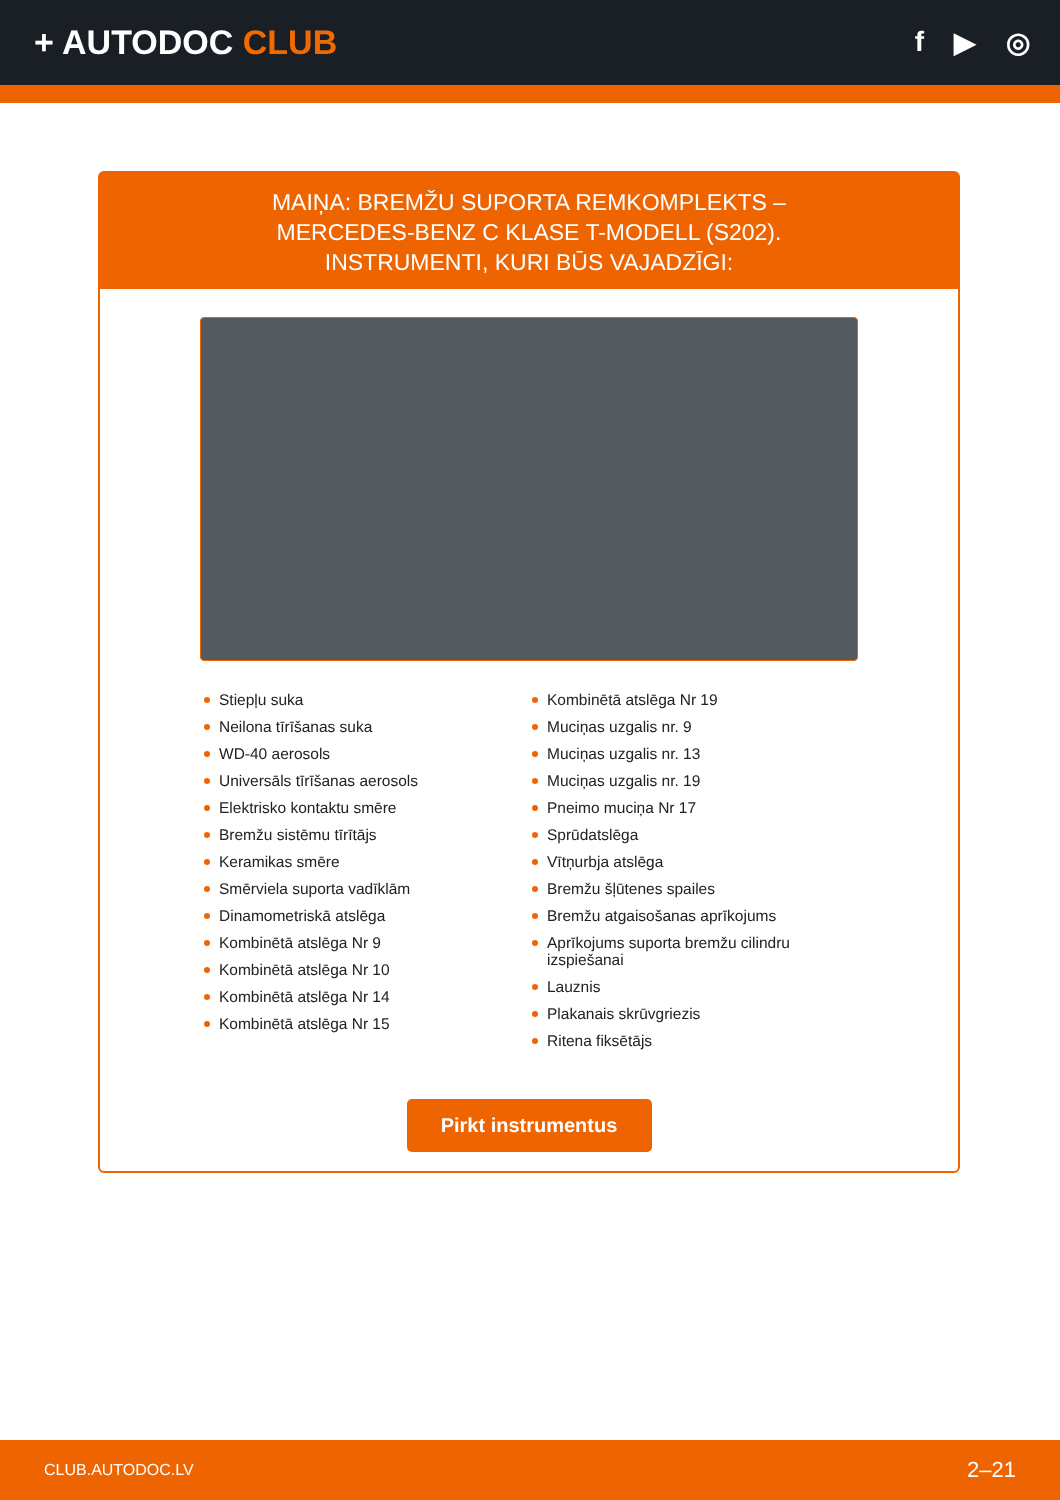+ AUTODOC CLUB
f ▶ ◎
MAIŅA: BREMŽU SUPORTA REMKOMPLEKTS –
MERCEDES-BENZ C KLASE T-MODELL (S202).
INSTRUMENTI, KURI BŪS VAJADZĪGI:
Stiepļu suka
Neilona tīrīšanas suka
WD-40 aerosols
Universāls tīrīšanas aerosols
Elektrisko kontaktu smēre
Bremžu sistēmu tīrītājs
Keramikas smēre
Smērviela suporta vadīklām
Dinamometriskā atslēga
Kombinētā atslēga Nr 9
Kombinētā atslēga Nr 10
Kombinētā atslēga Nr 14
Kombinētā atslēga Nr 15
Kombinētā atslēga Nr 19
Muciņas uzgalis nr. 9
Muciņas uzgalis nr. 13
Muciņas uzgalis nr. 19
Pneimo muciņa Nr 17
Sprūdatslēga
Vītņurbja atslēga
Bremžu šļūtenes spailes
Bremžu atgaisošanas aprīkojums
Aprīkojums suporta bremžu cilindru izspiešanai
Lauznis
Plakanais skrūvgriezis
Ritena fiksētājs
Pirkt instrumentus
CLUB.AUTODOC.LV 2–21